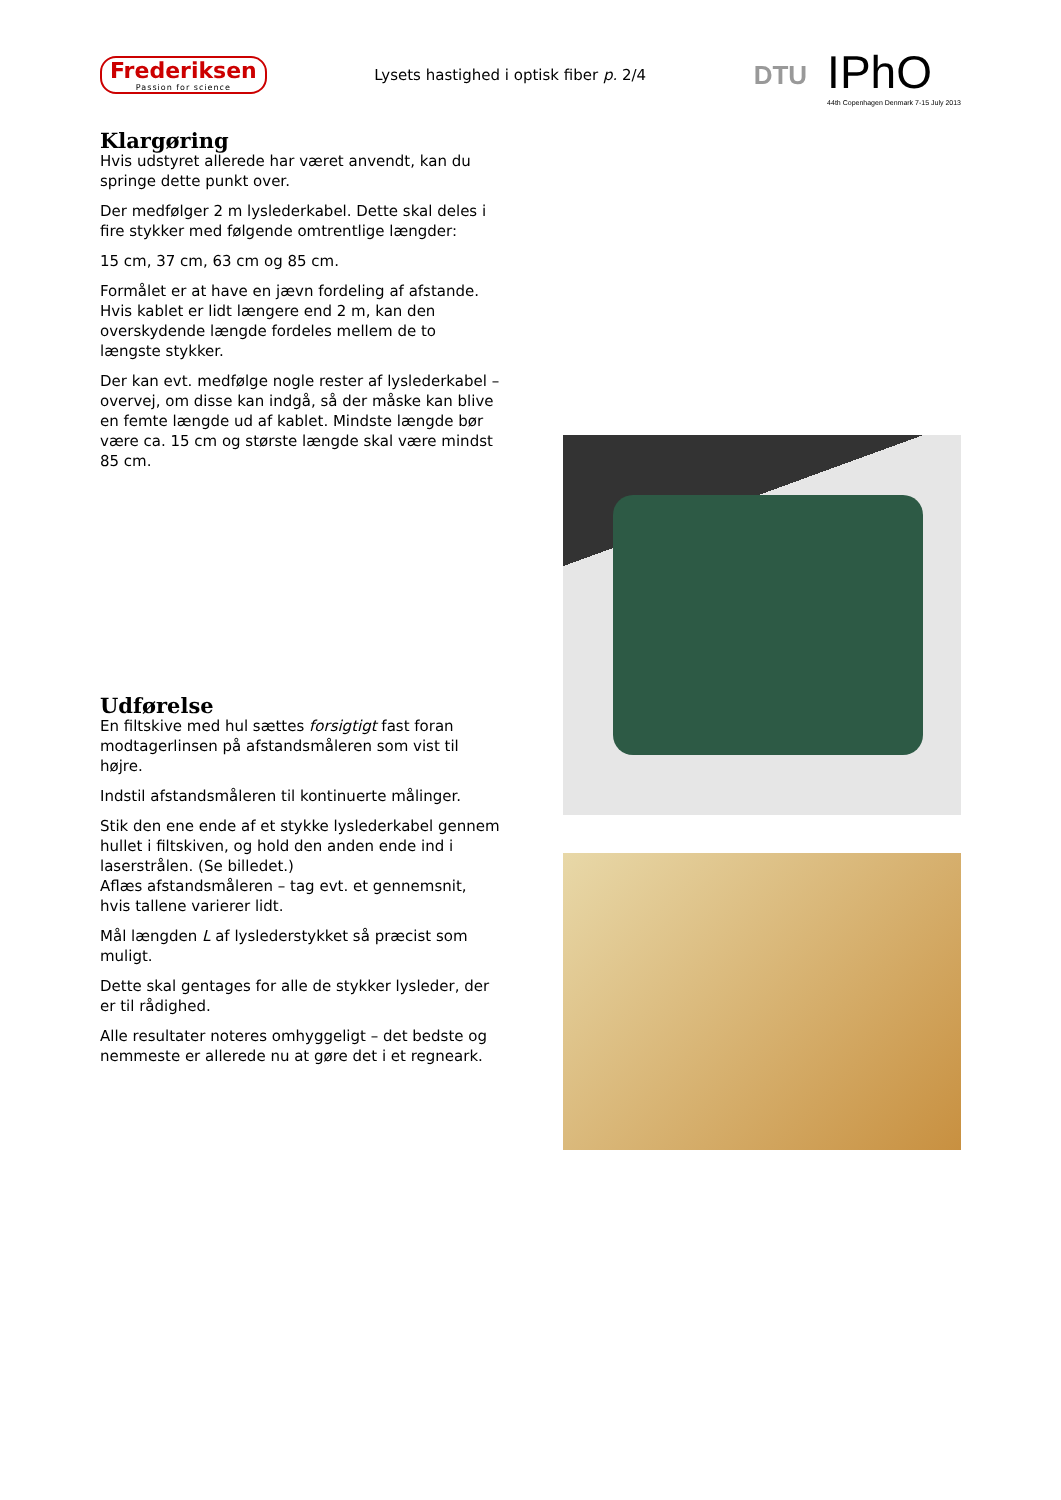Frederiksen
Passion for science
Lysets hastighed i optisk fiber p. 2/4
DTU
IPhO
44th Copenhagen Denmark 7-15 July 2013
Klargøring
Hvis udstyret allerede har været anvendt, kan du springe dette punkt over.
Der medfølger 2 m lyslederkabel. Dette skal deles i fire stykker med følgende omtrentlige længder:
15 cm, 37 cm, 63 cm og 85 cm.
Formålet er at have en jævn fordeling af afstande. Hvis kablet er lidt længere end 2 m, kan den overskydende længde fordeles mellem de to længste stykker.
Der kan evt. medfølge nogle rester af lyslederkabel – overvej, om disse kan indgå, så der måske kan blive en femte længde ud af kablet. Mindste længde bør være ca. 15 cm og største længde skal være mindst 85 cm.
Udførelse
En filtskive med hul sættes forsigtigt fast foran modtagerlinsen på afstandsmåleren som vist til højre.
Indstil afstandsmåleren til kontinuerte målinger.
Stik den ene ende af et stykke lyslederkabel gennem hullet i filtskiven, og hold den anden ende ind i laserstrålen. (Se billedet.)
Aflæs afstandsmåleren – tag evt. et gennemsnit, hvis tallene varierer lidt.
Mål længden L af lyslederstykket så præcist som muligt.
Dette skal gentages for alle de stykker lysleder, der er til rådighed.
Alle resultater noteres omhyggeligt – det bedste og nemmeste er allerede nu at gøre det i et regneark.